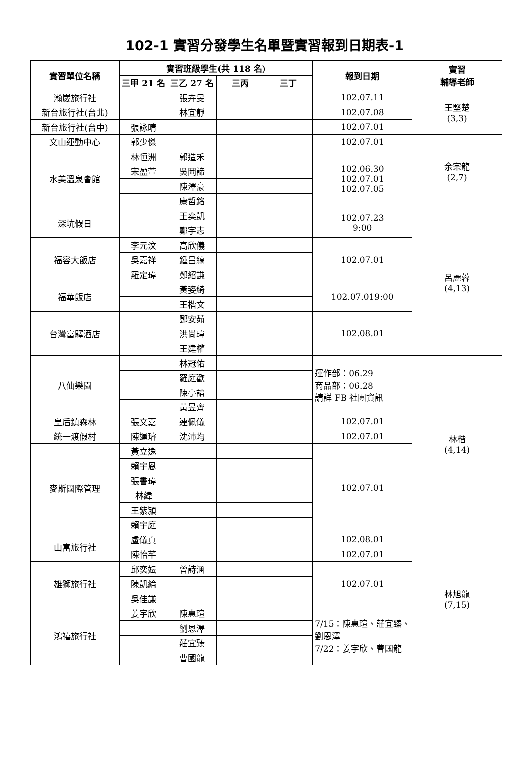102-1 實習分發學生名單暨實習報到日期表-1
| 實習單位名稱 | 實習班級學生(共 118 名) | | | | 報到日期 | 實習 輔導老師 |
| --- | --- | --- | --- | --- | --- | --- |
| | 三甲 21 名 | 三乙 27 名 | 三丙 | 三丁 | | |
| 瀚崴旅行社 | | 張卉旻 | | | 102.07.11 | 王堅楚 (3,3) |
| 新台旅行社(台北) | | 林宜靜 | | | 102.07.08 | |
| 新台旅行社(台中) | 張詠晴 | | | | 102.07.01 | |
| 文山運動中心 | 郭少傑 | | | | 102.07.01 | 余宗龍 (2,7) |
| 水美溫泉會館 | 林恒洲 | 郭造禾 | | | 102.06.30 102.07.01 102.07.05 | |
| | 宋盈萱 | 吳岡諦 | | | | |
| | | 陳澤豪 | | | | |
| | | 康哲銘 | | | | |
| 深坑假日 | | 王奕凱 | | | 102.07.23 9:00 | 呂麗蓉 (4,13) |
| | | 鄭宇志 | | | | |
| 福容大飯店 | 李元汶 | 高欣儀 | | | 102.07.01 | |
| | 吳嘉祥 | 鍾昌縞 | | | | |
| | 羅定瑋 | 鄭紹謙 | | | | |
| 福華飯店 | | 黃姿綺 | | | 102.07.019:00 | |
| | | 王楷文 | | | | |
| 台灣富驛酒店 | | 鄧安茹 | | | 102.08.01 | |
| | | 洪尚瑋 | | | | |
| | | 王建權 | | | | |
| 八仙樂園 | | 林冠佑 | | | 運作部：06.29 商品部：06.28 請詳 FB 社團資訊 | 林楷 (4,14) |
| | | 羅庭歡 | | | | |
| | | 陳亭諳 | | | | |
| | | 黃昱齊 | | | | |
| 皇后鎮森林 | 張文嘉 | 連佩儀 | | | 102.07.01 | |
| 統一渡假村 | 陳運璿 | 沈沛均 | | | 102.07.01 | |
| 麥斯國際管理 | 黃立逸 | | | | 102.07.01 | |
| | 賴宇恩 | | | | | |
| | 張書瑋 | | | | | |
| | 林緯 | | | | | |
| | 王紫潁 | | | | | |
| | 賴宇庭 | | | | | |
| 山富旅行社 | 盧儀真 | | | | 102.08.01 | 林旭龍 (7,15) |
| | 陳怡芊 | | | | 102.07.01 | |
| 雄獅旅行社 | 邱奕妘 | 曾詩涵 | | | 102.07.01 | |
| | 陳凱綸 | | | | | |
| | 吳佳謙 | | | | | |
| 鴻禧旅行社 | 姜宇欣 | 陳惠瑄 | | | 7/15：陳惠瑄、莊宜臻、劉恩澤 7/22：姜宇欣、曹國龍 | |
| | | 劉恩澤 | | | | |
| | | 莊宜臻 | | | | |
| | | 曹國龍 | | | | |